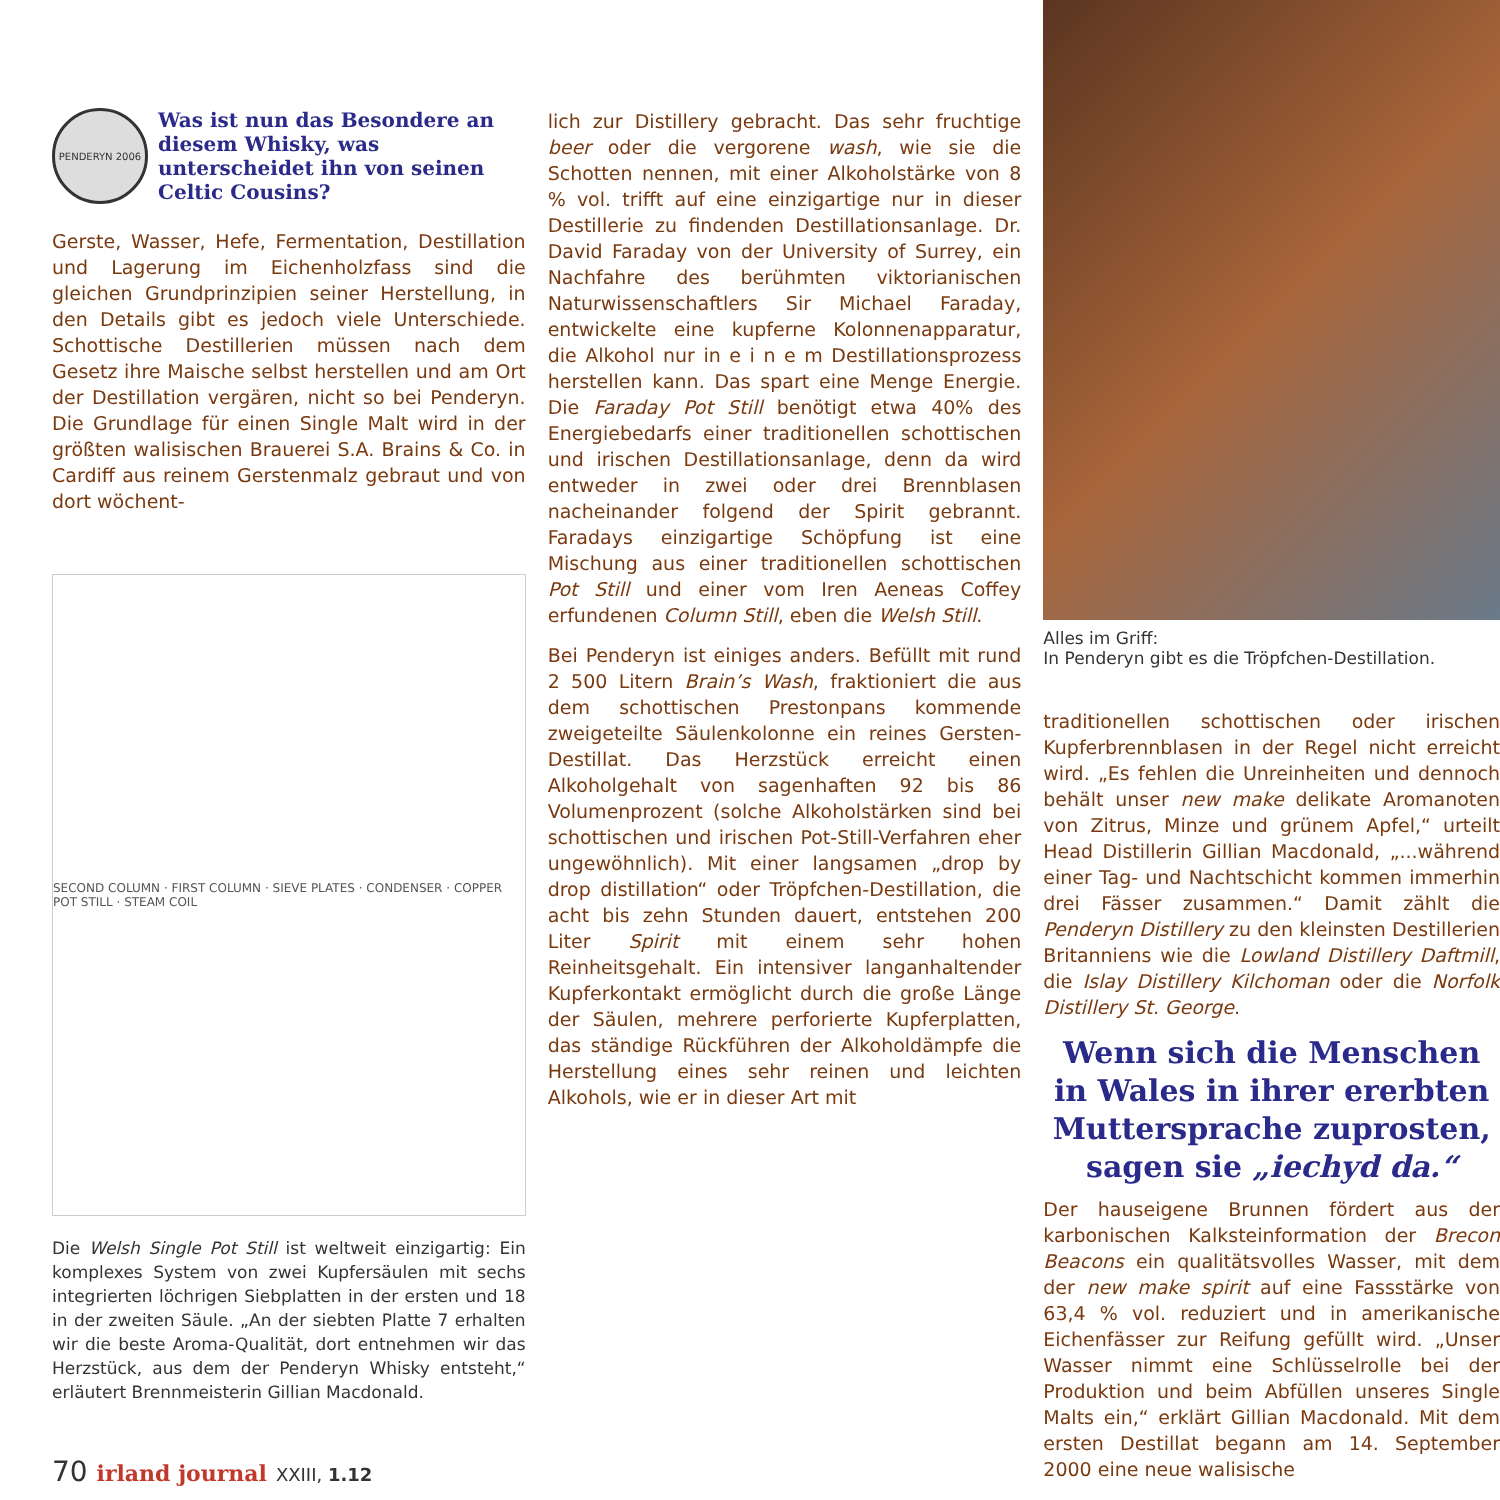PENDERYN 2006
Was ist nun das Besondere an diesem Whisky, was unterscheidet ihn von seinen Celtic Cousins?
Gerste, Wasser, Hefe, Fermentation, Destillation und Lagerung im Eichenholzfass sind die gleichen Grundprinzipien seiner Herstellung, in den Details gibt es jedoch viele Unterschiede. Schottische Destillerien müssen nach dem Gesetz ihre Maische selbst herstellen und am Ort der Destillation vergären, nicht so bei Penderyn. Die Grundlage für einen Single Malt wird in der größten walisischen Brauerei S.A. Brains & Co. in Cardiff aus reinem Gerstenmalz gebraut und von dort wöchent-
SECOND COLUMN · FIRST COLUMN · SIEVE PLATES · CONDENSER · COPPER POT STILL · STEAM COIL
Die Welsh Single Pot Still ist weltweit einzigartig: Ein komplexes System von zwei Kupfersäulen mit sechs integrierten löchrigen Siebplatten in der ersten und 18 in der zweiten Säule. „An der siebten Platte 7 erhalten wir die beste Aroma-Qualität, dort entnehmen wir das Herzstück, aus dem der Penderyn Whisky entsteht,“ erläutert Brennmeisterin Gillian Macdonald.
lich zur Distillery gebracht. Das sehr fruchtige beer oder die vergorene wash, wie sie die Schotten nennen, mit einer Alkoholstärke von 8 % vol. trifft auf eine einzigartige nur in dieser Destillerie zu findenden Destillationsanlage. Dr. David Faraday von der University of Surrey, ein Nachfahre des berühmten viktorianischen Naturwissenschaftlers Sir Michael Faraday, entwickelte eine kupferne Kolonnenapparatur, die Alkohol nur in e i n e m Destillationsprozess herstellen kann. Das spart eine Menge Energie. Die Faraday Pot Still benötigt etwa 40% des Energiebedarfs einer traditionellen schottischen und irischen Destillationsanlage, denn da wird entweder in zwei oder drei Brennblasen nacheinander folgend der Spirit gebrannt. Faradays einzigartige Schöpfung ist eine Mischung aus einer traditionellen schottischen Pot Still und einer vom Iren Aeneas Coffey erfundenen Column Still, eben die Welsh Still.
Bei Penderyn ist einiges anders. Befüllt mit rund 2 500 Litern Brain’s Wash, fraktioniert die aus dem schottischen Prestonpans kommende zweigeteilte Säulenkolonne ein reines Gersten-Destillat. Das Herzstück erreicht einen Alkoholgehalt von sagenhaften 92 bis 86 Volumenprozent (solche Alkoholstärken sind bei schottischen und irischen Pot-Still-Verfahren eher ungewöhnlich). Mit einer langsamen „drop by drop distillation“ oder Tröpfchen-Destillation, die acht bis zehn Stunden dauert, entstehen 200 Liter Spirit mit einem sehr hohen Reinheitsgehalt. Ein intensiver langanhaltender Kupferkontakt ermöglicht durch die große Länge der Säulen, mehrere perforierte Kupferplatten, das ständige Rückführen der Alkoholdämpfe die Herstellung eines sehr reinen und leichten Alkohols, wie er in dieser Art mit
Alles im Griff:
In Penderyn gibt es die Tröpfchen-Destillation.
traditionellen schottischen oder irischen Kupferbrennblasen in der Regel nicht erreicht wird. „Es fehlen die Unreinheiten und dennoch behält unser new make delikate Aromanoten von Zitrus, Minze und grünem Apfel,“ urteilt Head Distillerin Gillian Macdonald, „...während einer Tag- und Nachtschicht kommen immerhin drei Fässer zusammen.“ Damit zählt die Penderyn Distillery zu den kleinsten Destillerien Britanniens wie die Lowland Distillery Daftmill, die Islay Distillery Kilchoman oder die Norfolk Distillery St. George.
Wenn sich die Menschen in Wales in ihrer ererbten Muttersprache zuprosten, sagen sie „iechyd da.“
Der hauseigene Brunnen fördert aus der karbonischen Kalksteinformation der Brecon Beacons ein qualitätsvolles Wasser, mit dem der new make spirit auf eine Fassstärke von 63,4 % vol. reduziert und in amerikanische Eichenfässer zur Reifung gefüllt wird. „Unser Wasser nimmt eine Schlüsselrolle bei der Produktion und beim Abfüllen unseres Single Malts ein,“ erklärt Gillian Macdonald. Mit dem ersten Destillat begann am 14. September 2000 eine neue walisische
70 irland journal XXIII, 1.12